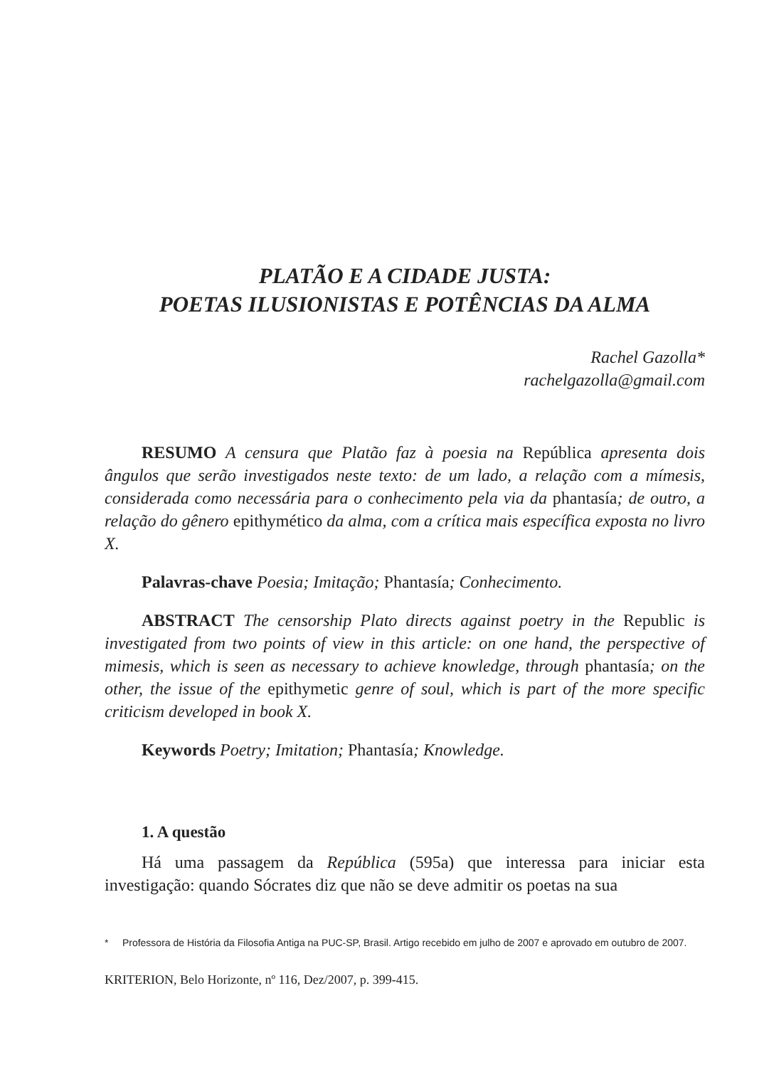PLATÃO E A CIDADE JUSTA:
POETAS ILUSIONISTAS E POTÊNCIAS DA ALMA
Rachel Gazolla*
rachelgazolla@gmail.com
RESUMO A censura que Platão faz à poesia na República apresenta dois ângulos que serão investigados neste texto: de um lado, a relação com a mímesis, considerada como necessária para o conhecimento pela via da phantasía; de outro, a relação do gênero epithymético da alma, com a crítica mais específica exposta no livro X.
Palavras-chave Poesia; Imitação; Phantasía; Conhecimento.
ABSTRACT The censorship Plato directs against poetry in the Republic is investigated from two points of view in this article: on one hand, the perspective of mimesis, which is seen as necessary to achieve knowledge, through phantasía; on the other, the issue of the epithymetic genre of soul, which is part of the more specific criticism developed in book X.
Keywords Poetry; Imitation; Phantasía; Knowledge.
1. A questão
Há uma passagem da República (595a) que interessa para iniciar esta investigação: quando Sócrates diz que não se deve admitir os poetas na sua
* Professora de História da Filosofia Antiga na PUC-SP, Brasil. Artigo recebido em julho de 2007 e aprovado em outubro de 2007.
KRITERION, Belo Horizonte, nº 116, Dez/2007, p. 399-415.